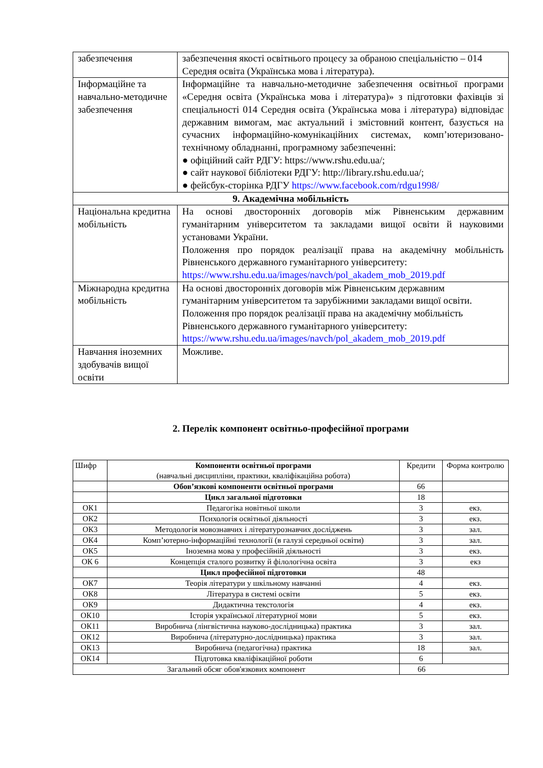| забезпечення | забезпечення якості освітнього процесу за обраною спеціальністю – 014 Середня освіта (Українська мова і література). |
| Інформаційне та навчально-методичне забезпечення | Інформаційне та навчально-методичне забезпечення освітньої програми «Середня освіта (Українська мова і література)» з підготовки фахівців зі спеціальності 014 Середня освіта (Українська мова і література) відповідає державним вимогам, має актуальний і змістовний контент, базується на сучасних інформаційно-комунікаційних системах, комп’ютеризовано-технічному обладнанні, програмному забезпеченні: ● офіційний сайт РДГУ: https://www.rshu.edu.ua/; ● сайт наукової бібліотеки РДГУ: http://library.rshu.edu.ua/; ● фейсбук-сторінка РДГУ https://www.facebook.com/rdgu1998/ |
| 9. Академічна мобільність | |
| Національна кредитна мобільність | На основі двосторонніх договорів між Рівненським державним гуманітарним університетом та закладами вищої освіти й науковими установами України. Положення про порядок реалізації права на академічну мобільність Рівненського державного гуманітарного університету: https://www.rshu.edu.ua/images/navch/pol_akadem_mob_2019.pdf |
| Міжнародна кредитна мобільність | На основі двосторонніх договорів між Рівненським державним гуманітарним університетом та зарубіжними закладами вищої освіти. Положення про порядок реалізації права на академічну мобільність Рівненського державного гуманітарного університету: https://www.rshu.edu.ua/images/navch/pol_akadem_mob_2019.pdf |
| Навчання іноземних здобувачів вищої освіти | Можливе. |
2. Перелік компонент освітньо-професійної програми
| Шифр | Компоненти освітньої програми (навчальні дисципліни, практики, кваліфікаційна робота) | Кредити | Форма контролю |
| --- | --- | --- | --- |
| | Обов’язкові компоненти освітньої програми | 66 | |
| | Цикл загальної підготовки | 18 | |
| ОК1 | Педагогіка новітньої школи | 3 | екз. |
| ОК2 | Психологія освітньої діяльності | 3 | екз. |
| ОК3 | Методологія мовознавчих і літературознавчих досліджень | 3 | зал. |
| ОК4 | Комп’ютерно-інформаційні технології (в галузі середньої освіти) | 3 | зал. |
| ОК5 | Іноземна мова у професійній діяльності | 3 | екз. |
| ОК 6 | Концепція сталого розвитку й філологічна освіта | 3 | екз |
| | Цикл професійної підготовки | 48 | |
| ОК7 | Теорія літератури у шкільному навчанні | 4 | екз. |
| ОК8 | Література в системі освіти | 5 | екз. |
| ОК9 | Дидактична текстологія | 4 | екз. |
| ОК10 | Історія української літературної мови | 5 | екз. |
| ОК11 | Виробнича (лінгвістична науково-дослідницька) практика | 3 | зал. |
| ОК12 | Виробнича (літературно-дослідницька) практика | 3 | зал. |
| ОК13 | Виробнича (педагогічна) практика | 18 | зал. |
| ОК14 | Підготовка кваліфікаційної роботи | 6 | |
| Загальний обсяг обов'язкових компонент | | 66 | |